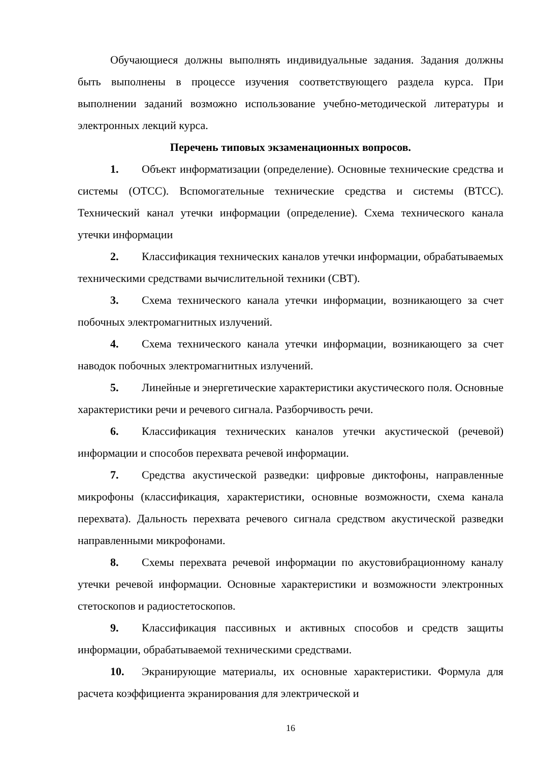Обучающиеся должны выполнять индивидуальные задания. Задания должны быть выполнены в процессе изучения соответствующего раздела курса. При выполнении заданий возможно использование учебно-методической литературы и электронных лекций курса.
Перечень типовых экзаменационных вопросов.
1. Объект информатизации (определение). Основные технические средства и системы (ОТСС). Вспомогательные технические средства и системы (ВТСС). Технический канал утечки информации (определение). Схема технического канала утечки информации
2. Классификация технических каналов утечки информации, обрабатываемых техническими средствами вычислительной техники (СВТ).
3. Схема технического канала утечки информации, возникающего за счет побочных электромагнитных излучений.
4. Схема технического канала утечки информации, возникающего за счет наводок побочных электромагнитных излучений.
5. Линейные и энергетические характеристики акустического поля. Основные характеристики речи и речевого сигнала. Разборчивость речи.
6. Классификация технических каналов утечки акустической (речевой) информации и способов перехвата речевой информации.
7. Средства акустической разведки: цифровые диктофоны, направленные микрофоны (классификация, характеристики, основные возможности, схема канала перехвата). Дальность перехвата речевого сигнала средством акустической разведки направленными микрофонами.
8. Схемы перехвата речевой информации по акустовибрационному каналу утечки речевой информации. Основные характеристики и возможности электронных стетоскопов и радиостетоскопов.
9. Классификация пассивных и активных способов и средств защиты информации, обрабатываемой техническими средствами.
10. Экранирующие материалы, их основные характеристики. Формула для расчета коэффициента экранирования для электрической и
16